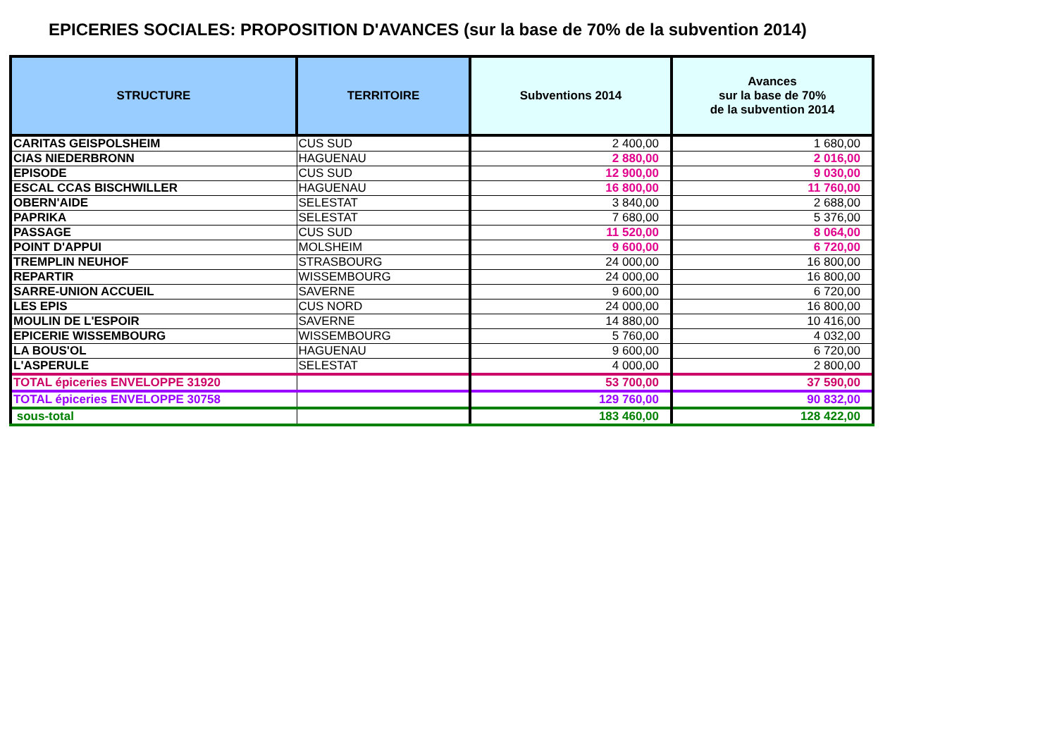EPICERIES SOCIALES: PROPOSITION D'AVANCES (sur la base de 70% de la subvention 2014)
| STRUCTURE | TERRITOIRE | Subventions 2014 | Avances sur la base de 70% de la subvention 2014 |
| --- | --- | --- | --- |
| CARITAS GEISPOLSHEIM | CUS SUD | 2 400,00 | 1 680,00 |
| CIAS NIEDERBRONN | HAGUENAU | 2 880,00 | 2 016,00 |
| EPISODE | CUS SUD | 12 900,00 | 9 030,00 |
| ESCAL CCAS BISCHWILLER | HAGUENAU | 16 800,00 | 11 760,00 |
| OBERN'AIDE | SELESTAT | 3 840,00 | 2 688,00 |
| PAPRIKA | SELESTAT | 7 680,00 | 5 376,00 |
| PASSAGE | CUS SUD | 11 520,00 | 8 064,00 |
| POINT D'APPUI | MOLSHEIM | 9 600,00 | 6 720,00 |
| TREMPLIN NEUHOF | STRASBOURG | 24 000,00 | 16 800,00 |
| REPARTIR | WISSEMBOURG | 24 000,00 | 16 800,00 |
| SARRE-UNION ACCUEIL | SAVERNE | 9 600,00 | 6 720,00 |
| LES EPIS | CUS NORD | 24 000,00 | 16 800,00 |
| MOULIN DE L'ESPOIR | SAVERNE | 14 880,00 | 10 416,00 |
| EPICERIE WISSEMBOURG | WISSEMBOURG | 5 760,00 | 4 032,00 |
| LA BOUS'OL | HAGUENAU | 9 600,00 | 6 720,00 |
| L'ASPERULE | SELESTAT | 4 000,00 | 2 800,00 |
| TOTAL épiceries ENVELOPPE 31920 | | 53 700,00 | 37 590,00 |
| TOTAL épiceries ENVELOPPE 30758 | | 129 760,00 | 90 832,00 |
| sous-total | | 183 460,00 | 128 422,00 |